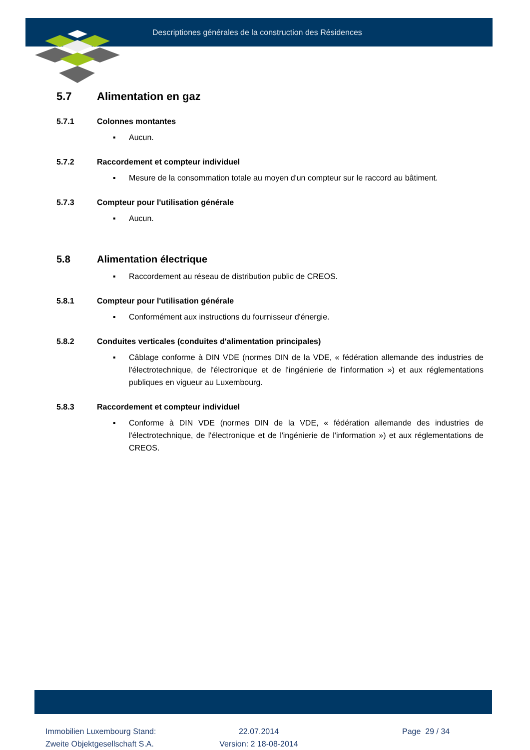Descriptiones générales de la construction des Résidences
5.7 Alimentation en gaz
5.7.1 Colonnes montantes
▪ Aucun.
5.7.2 Raccordement et compteur individuel
▪ Mesure de la consommation totale au moyen d'un compteur sur le raccord au bâtiment.
5.7.3 Compteur pour l'utilisation générale
▪ Aucun.
5.8 Alimentation électrique
▪ Raccordement au réseau de distribution public de CREOS.
5.8.1 Compteur pour l'utilisation générale
▪ Conformément aux instructions du fournisseur d'énergie.
5.8.2 Conduites verticales (conduites d'alimentation principales)
▪ Câblage conforme à DIN VDE (normes DIN de la VDE, « fédération allemande des industries de l'électrotechnique, de l'électronique et de l'ingénierie de l'information ») et aux réglementations publiques en vigueur au Luxembourg.
5.8.3 Raccordement et compteur individuel
▪ Conforme à DIN VDE (normes DIN de la VDE, « fédération allemande des industries de l'électrotechnique, de l'électronique et de l'ingénierie de l'information ») et aux réglementations de CREOS.
Immobilien Luxembourg Stand:
Zweite Objektgesellschaft S.A.
22.07.2014
Version: 2 18-08-2014
Page 29 / 34